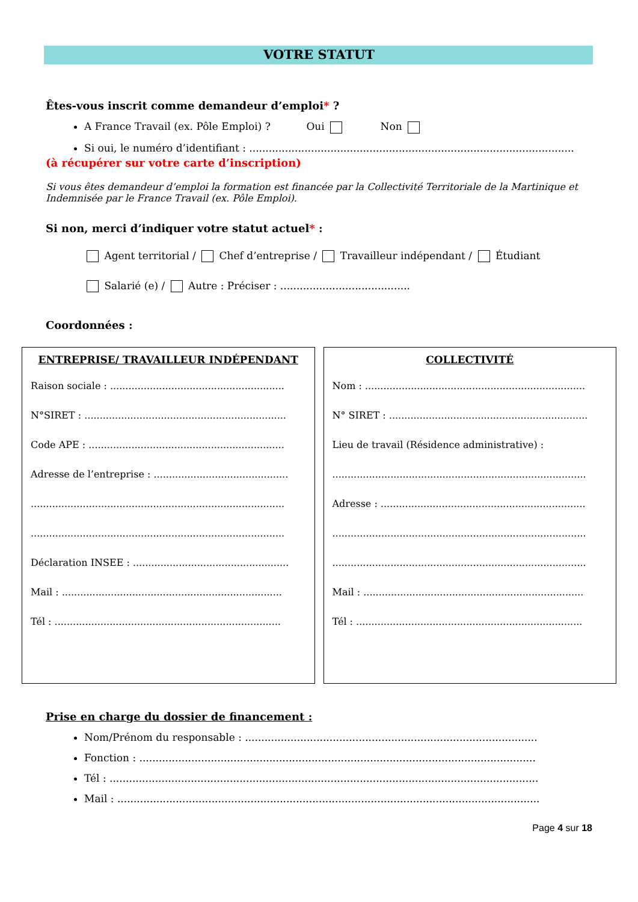VOTRE STATUT
Êtes-vous inscrit comme demandeur d’emploi* ?
A France Travail (ex. Pôle Emploi) ? Oui Non
Si oui, le numéro d’identifiant : ....................................................................................................
(à récupérer sur votre carte d’inscription)
Si vous êtes demandeur d’emploi la formation est financée par la Collectivité Territoriale de la Martinique et Indemnisée par le France Travail (ex. Pôle Emploi).
Si non, merci d’indiquer votre statut actuel* :
Agent territorial / Chef d’entreprise / Travailleur indépendant / Étudiant
Salarié (e) / Autre : Préciser : ........................................
Coordonnées :
ENTREPRISE/ TRAVAILLEUR INDÉPENDANT
Raison sociale : .........................................................
N°SIRET : ..................................................................
Code APE : ................................................................
Adresse de l’entreprise : ............................................
...................................................................................
...................................................................................
Déclaration INSEE : ...................................................
Mail : ........................................................................
Tél : ..........................................................................
COLLECTIVITÉ
Nom : ........................................................................
N° SIRET : .................................................................
Lieu de travail (Résidence administrative) :
...................................................................................
Adresse : ...................................................................
...................................................................................
...................................................................................
Mail : ........................................................................
Tél : ..........................................................................
Prise en charge du dossier de financement :
Nom/Prénom du responsable : ..........................................................................................
Fonction : ..........................................................................................................................
Tél : ....................................................................................................................................
Mail : ..................................................................................................................................
Page 4 sur 18